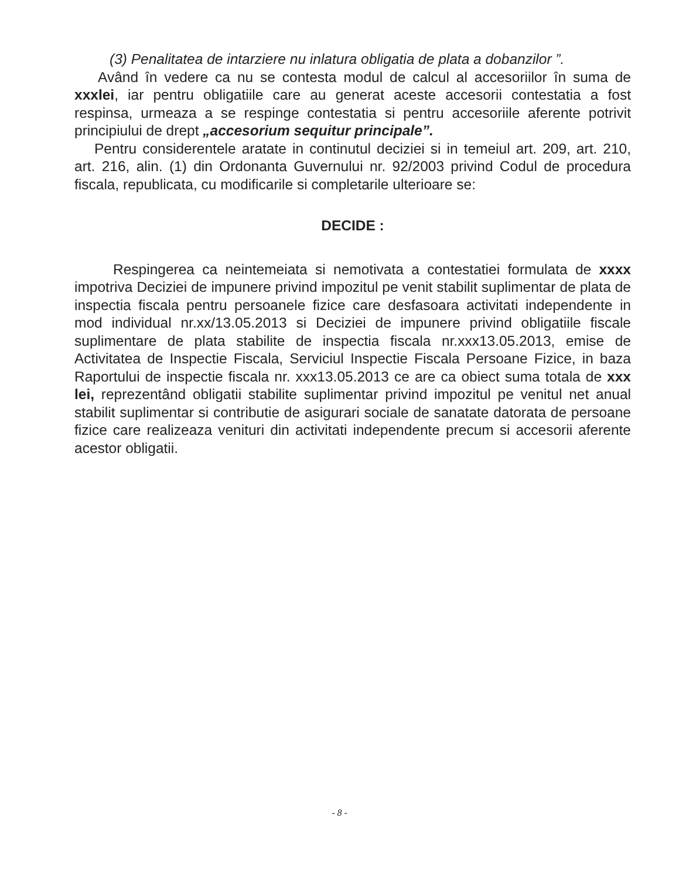(3) Penalitatea de intarziere nu inlatura obligatia de plata a dobanzilor ”.
Având în vedere ca nu se contesta modul de calcul al accesoriilor în suma de xxxlei, iar pentru obligatiile care au generat aceste accesorii contestatia a fost respinsa, urmeaza a se respinge contestatia si pentru accesoriile aferente potrivit principiului de drept „accesorium sequitur principale”.
Pentru considerentele aratate in continutul deciziei si in temeiul art. 209, art. 210, art. 216, alin. (1) din Ordonanta Guvernului nr. 92/2003 privind Codul de procedura fiscala, republicata, cu modificarile si completarile ulterioare se:
DECIDE :
Respingerea ca neintemeiata si nemotivata a contestatiei formulata de xxxx impotriva Deciziei de impunere privind impozitul pe venit stabilit suplimentar de plata de inspectia fiscala pentru persoanele fizice care desfasoara activitati independente in mod individual nr.xx/13.05.2013 si Deciziei de impunere privind obligatiile fiscale suplimentare de plata stabilite de inspectia fiscala nr.xxx13.05.2013, emise de Activitatea de Inspectie Fiscala, Serviciul Inspectie Fiscala Persoane Fizice, in baza Raportului de inspectie fiscala nr. xxx13.05.2013 ce are ca obiect suma totala de xxx lei, reprezentând obligatii stabilite suplimentar privind impozitul pe venitul net anual stabilit suplimentar si contributie de asigurari sociale de sanatate datorata de persoane fizice care realizeaza venituri din activitati independente precum si accesorii aferente acestor obligatii.
- 8 -